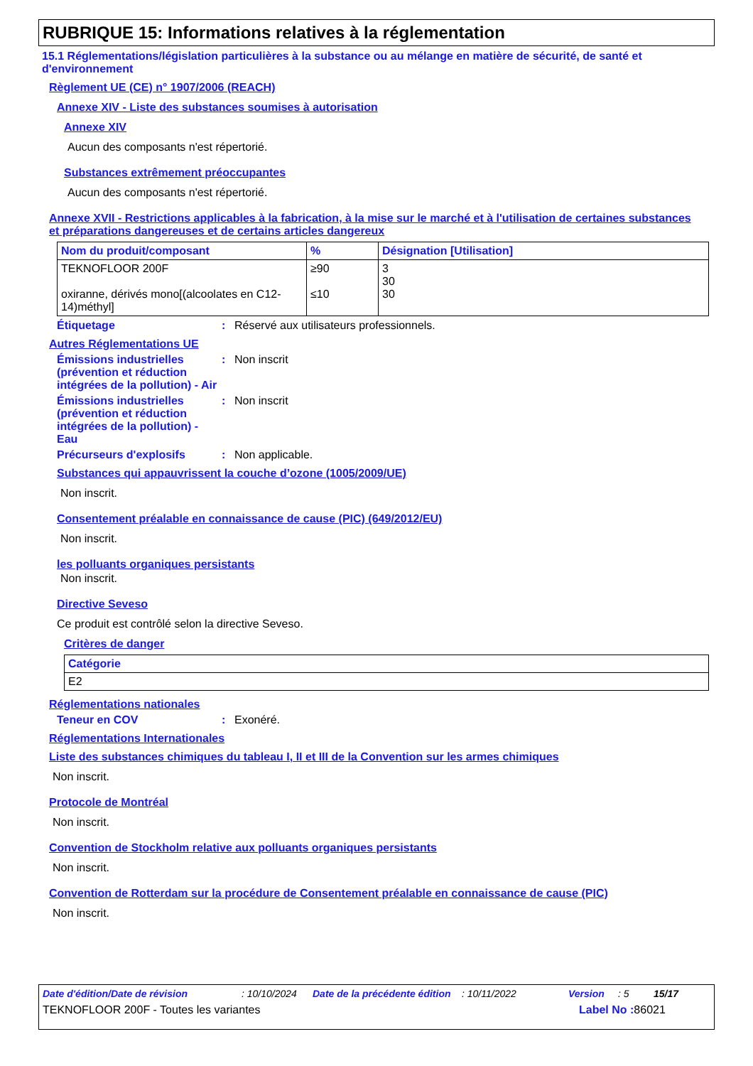RUBRIQUE 15: Informations relatives à la réglementation
15.1 Réglementations/législation particulières à la substance ou au mélange en matière de sécurité, de santé et d'environnement
Règlement UE (CE) n° 1907/2006 (REACH)
Annexe XIV - Liste des substances soumises à autorisation
Annexe XIV
Aucun des composants n'est répertorié.
Substances extrêmement préoccupantes
Aucun des composants n'est répertorié.
Annexe XVII - Restrictions applicables à la fabrication, à la mise sur le marché et à l'utilisation de certaines substances et préparations dangereuses et de certains articles dangereux
| Nom du produit/composant | % | Désignation [Utilisation] |
| --- | --- | --- |
| TEKNOFLOOR 200F oxiranne, dérivés mono[(alcoolates en C12-14)méthyl] | ≥90 ≤10 | 3 30 30 |
Étiquetage: Réservé aux utilisateurs professionnels.
Autres Réglementations UE
Émissions industrielles (prévention et réduction intégrées de la pollution) - Air: Non inscrit
Émissions industrielles (prévention et réduction intégrées de la pollution) - Eau: Non inscrit
Précurseurs d'explosifs: Non applicable.
Substances qui appauvrissent la couche d’ozone (1005/2009/UE)
Non inscrit.
Consentement préalable en connaissance de cause (PIC) (649/2012/EU)
Non inscrit.
les polluants organiques persistants
Non inscrit.
Directive Seveso
Ce produit est contrôlé selon la directive Seveso.
Critères de danger
| Catégorie |
| --- |
| E2 |
Réglementations nationales
Teneur en COV: Exonéré.
Réglementations Internationales
Liste des substances chimiques du tableau I, II et III de la Convention sur les armes chimiques
Non inscrit.
Protocole de Montréal
Non inscrit.
Convention de Stockholm relative aux polluants organiques persistants
Non inscrit.
Convention de Rotterdam sur la procédure de Consentement préalable en connaissance de cause (PIC)
Non inscrit.
Date d'édition/Date de révision: 10/10/2024 Date de la précédente édition: 10/11/2022 Version: 5 15/17
TEKNOFLOOR 200F - Toutes les variantes Label No : 86021